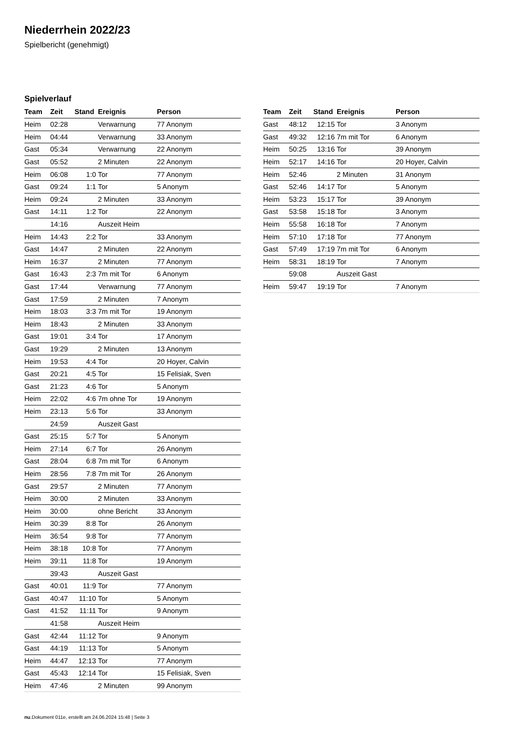Niederrhein 2022/23
Spielbericht (genehmigt)
Spielverlauf
| Team | Zeit | Stand | Ereignis | Person |
| --- | --- | --- | --- | --- |
| Heim | 02:28 | | Verwarnung | 77 Anonym |
| Heim | 04:44 | | Verwarnung | 33 Anonym |
| Gast | 05:34 | | Verwarnung | 22 Anonym |
| Gast | 05:52 | | 2 Minuten | 22 Anonym |
| Heim | 06:08 | 1:0 | Tor | 77 Anonym |
| Gast | 09:24 | 1:1 | Tor | 5 Anonym |
| Heim | 09:24 | | 2 Minuten | 33 Anonym |
| Gast | 14:11 | 1:2 | Tor | 22 Anonym |
| | 14:16 | | Auszeit Heim | |
| Heim | 14:43 | 2:2 | Tor | 33 Anonym |
| Gast | 14:47 | | 2 Minuten | 22 Anonym |
| Heim | 16:37 | | 2 Minuten | 77 Anonym |
| Gast | 16:43 | 2:3 | 7m mit Tor | 6 Anonym |
| Gast | 17:44 | | Verwarnung | 77 Anonym |
| Gast | 17:59 | | 2 Minuten | 7 Anonym |
| Heim | 18:03 | 3:3 | 7m mit Tor | 19 Anonym |
| Heim | 18:43 | | 2 Minuten | 33 Anonym |
| Gast | 19:01 | 3:4 | Tor | 17 Anonym |
| Gast | 19:29 | | 2 Minuten | 13 Anonym |
| Heim | 19:53 | 4:4 | Tor | 20 Hoyer, Calvin |
| Gast | 20:21 | 4:5 | Tor | 15 Felisiak, Sven |
| Gast | 21:23 | 4:6 | Tor | 5 Anonym |
| Heim | 22:02 | 4:6 | 7m ohne Tor | 19 Anonym |
| Heim | 23:13 | 5:6 | Tor | 33 Anonym |
| | 24:59 | | Auszeit Gast | |
| Gast | 25:15 | 5:7 | Tor | 5 Anonym |
| Heim | 27:14 | 6:7 | Tor | 26 Anonym |
| Gast | 28:04 | 6:8 | 7m mit Tor | 6 Anonym |
| Heim | 28:56 | 7:8 | 7m mit Tor | 26 Anonym |
| Gast | 29:57 | | 2 Minuten | 77 Anonym |
| Heim | 30:00 | | 2 Minuten | 33 Anonym |
| Heim | 30:00 | | ohne Bericht | 33 Anonym |
| Heim | 30:39 | 8:8 | Tor | 26 Anonym |
| Heim | 36:54 | 9:8 | Tor | 77 Anonym |
| Heim | 38:18 | 10:8 | Tor | 77 Anonym |
| Heim | 39:11 | 11:8 | Tor | 19 Anonym |
| | 39:43 | | Auszeit Gast | |
| Gast | 40:01 | 11:9 | Tor | 77 Anonym |
| Gast | 40:47 | 11:10 | Tor | 5 Anonym |
| Gast | 41:52 | 11:11 | Tor | 9 Anonym |
| | 41:58 | | Auszeit Heim | |
| Gast | 42:44 | 11:12 | Tor | 9 Anonym |
| Gast | 44:19 | 11:13 | Tor | 5 Anonym |
| Heim | 44:47 | 12:13 | Tor | 77 Anonym |
| Gast | 45:43 | 12:14 | Tor | 15 Felisiak, Sven |
| Heim | 47:46 | | 2 Minuten | 99 Anonym |
| Team | Zeit | Stand | Ereignis | Person |
| --- | --- | --- | --- | --- |
| Gast | 48:12 | 12:15 | Tor | 3 Anonym |
| Gast | 49:32 | 12:16 | 7m mit Tor | 6 Anonym |
| Heim | 50:25 | 13:16 | Tor | 39 Anonym |
| Heim | 52:17 | 14:16 | Tor | 20 Hoyer, Calvin |
| Heim | 52:46 | | 2 Minuten | 31 Anonym |
| Gast | 52:46 | 14:17 | Tor | 5 Anonym |
| Heim | 53:23 | 15:17 | Tor | 39 Anonym |
| Gast | 53:58 | 15:18 | Tor | 3 Anonym |
| Heim | 55:58 | 16:18 | Tor | 7 Anonym |
| Heim | 57:10 | 17:18 | Tor | 77 Anonym |
| Gast | 57:49 | 17:19 | 7m mit Tor | 6 Anonym |
| Heim | 58:31 | 18:19 | Tor | 7 Anonym |
| | 59:08 | | Auszeit Gast | |
| Heim | 59:47 | 19:19 | Tor | 7 Anonym |
nu.Dokument 011e, erstellt am 24.06.2024 15:48 | Seite 3